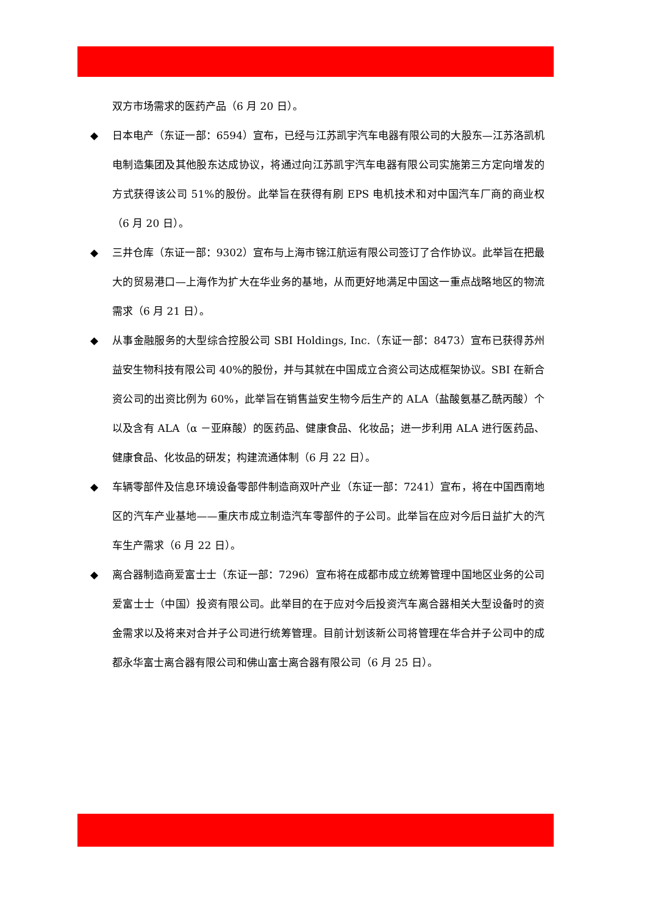双方市场需求的医药产品（6 月 20 日）。
◆ 日本电产（东证一部：6594）宣布，已经与江苏凯宇汽车电器有限公司的大股东—江苏洛凯机电制造集团及其他股东达成协议，将通过向江苏凯宇汽车电器有限公司实施第三方定向增发的方式获得该公司 51%的股份。此举旨在获得有刷 EPS 电机技术和对中国汽车厂商的商业权（6 月 20 日）。
◆ 三井仓库（东证一部：9302）宣布与上海市锦江航运有限公司签订了合作协议。此举旨在把最大的贸易港口—上海作为扩大在华业务的基地，从而更好地满足中国这一重点战略地区的物流需求（6 月 21 日）。
◆ 从事金融服务的大型综合控股公司 SBI Holdings, Inc.（东证一部：8473）宣布已获得苏州益安生物科技有限公司 40%的股份，并与其就在中国成立合资公司达成框架协议。SBI 在新合资公司的出资比例为 60%，此举旨在销售益安生物今后生产的 ALA（盐酸氨基乙酰丙酸）个以及含有 ALA（α －亚麻酸）的医药品、健康食品、化妆品；进一步利用 ALA 进行医药品、健康食品、化妆品的研发；构建流通体制（6 月 22 日）。
◆ 车辆零部件及信息环境设备零部件制造商双叶产业（东证一部：7241）宣布，将在中国西南地区的汽车产业基地——重庆市成立制造汽车零部件的子公司。此举旨在应对今后日益扩大的汽车生产需求（6 月 22 日）。
◆ 离合器制造商爱富士士（东证一部：7296）宣布将在成都市成立统筹管理中国地区业务的公司爱富士士（中国）投资有限公司。此举目的在于应对今后投资汽车离合器相关大型设备时的资金需求以及将来对合并子公司进行统筹管理。目前计划该新公司将管理在华合并子公司中的成都永华富士离合器有限公司和佛山富士离合器有限公司（6 月 25 日）。